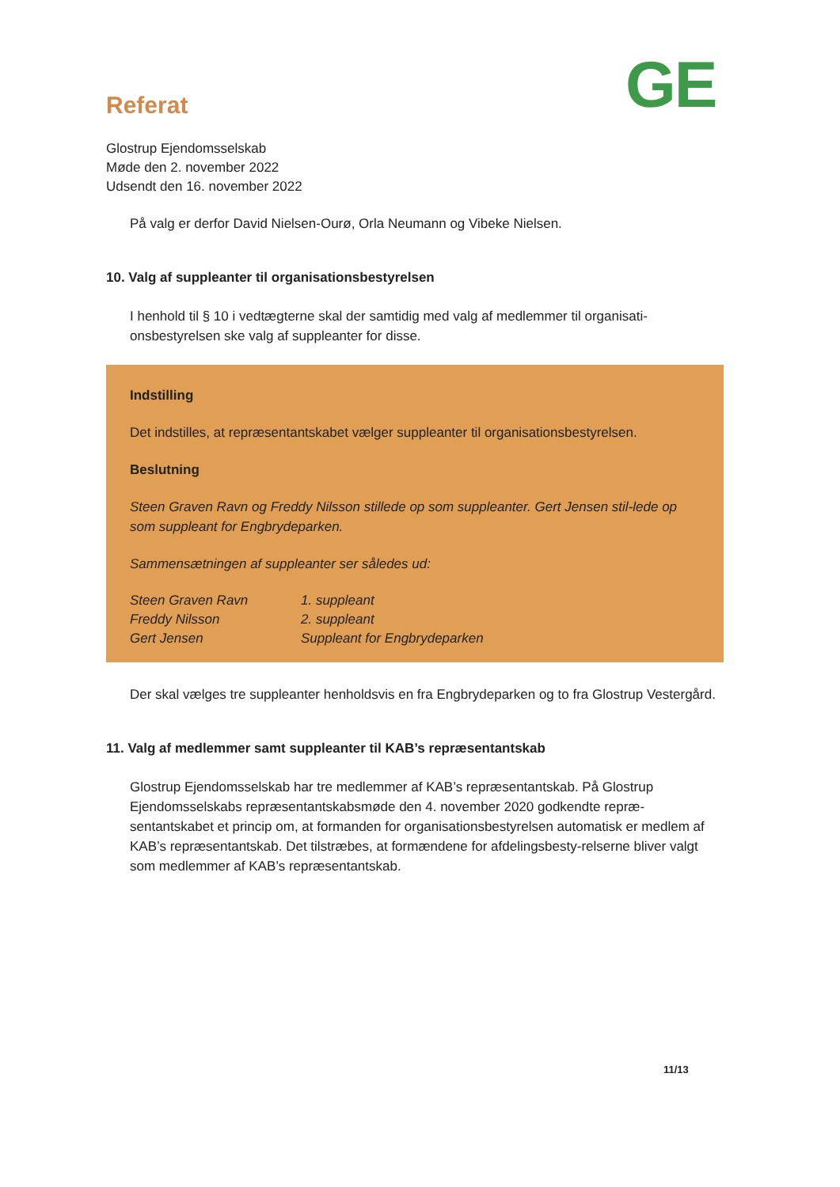GE
Referat
Glostrup Ejendomsselskab
Møde den 2. november 2022
Udsendt den 16. november 2022
På valg er derfor David Nielsen-Ourø, Orla Neumann og Vibeke Nielsen.
10. Valg af suppleanter til organisationsbestyrelsen
I henhold til § 10 i vedtægterne skal der samtidig med valg af medlemmer til organisati-onsbestyrelsen ske valg af suppleanter for disse.
Indstilling
Det indstilles, at repræsentantskabet vælger suppleanter til organisationsbestyrelsen.
Beslutning
Steen Graven Ravn og Freddy Nilsson stillede op som suppleanter. Gert Jensen stil-lede op som suppleant for Engbrydeparken.
Sammensætningen af suppleanter ser således ud:
| Steen Graven Ravn | 1. suppleant |
| Freddy Nilsson | 2. suppleant |
| Gert Jensen | Suppleant for Engbrydeparken |
Der skal vælges tre suppleanter henholdsvis en fra Engbrydeparken og to fra Glostrup Vestergård.
11. Valg af medlemmer samt suppleanter til KAB’s repræsentantskab
Glostrup Ejendomsselskab har tre medlemmer af KAB’s repræsentantskab. På Glostrup Ejendomsselskabs repræsentantskabsmøde den 4. november 2020 godkendte repræ-sentantskabet et princip om, at formanden for organisationsbestyrelsen automatisk er medlem af KAB’s repræsentantskab. Det tilstræbes, at formændene for afdelingsbesty-relserne bliver valgt som medlemmer af KAB’s repræsentantskab.
11/13